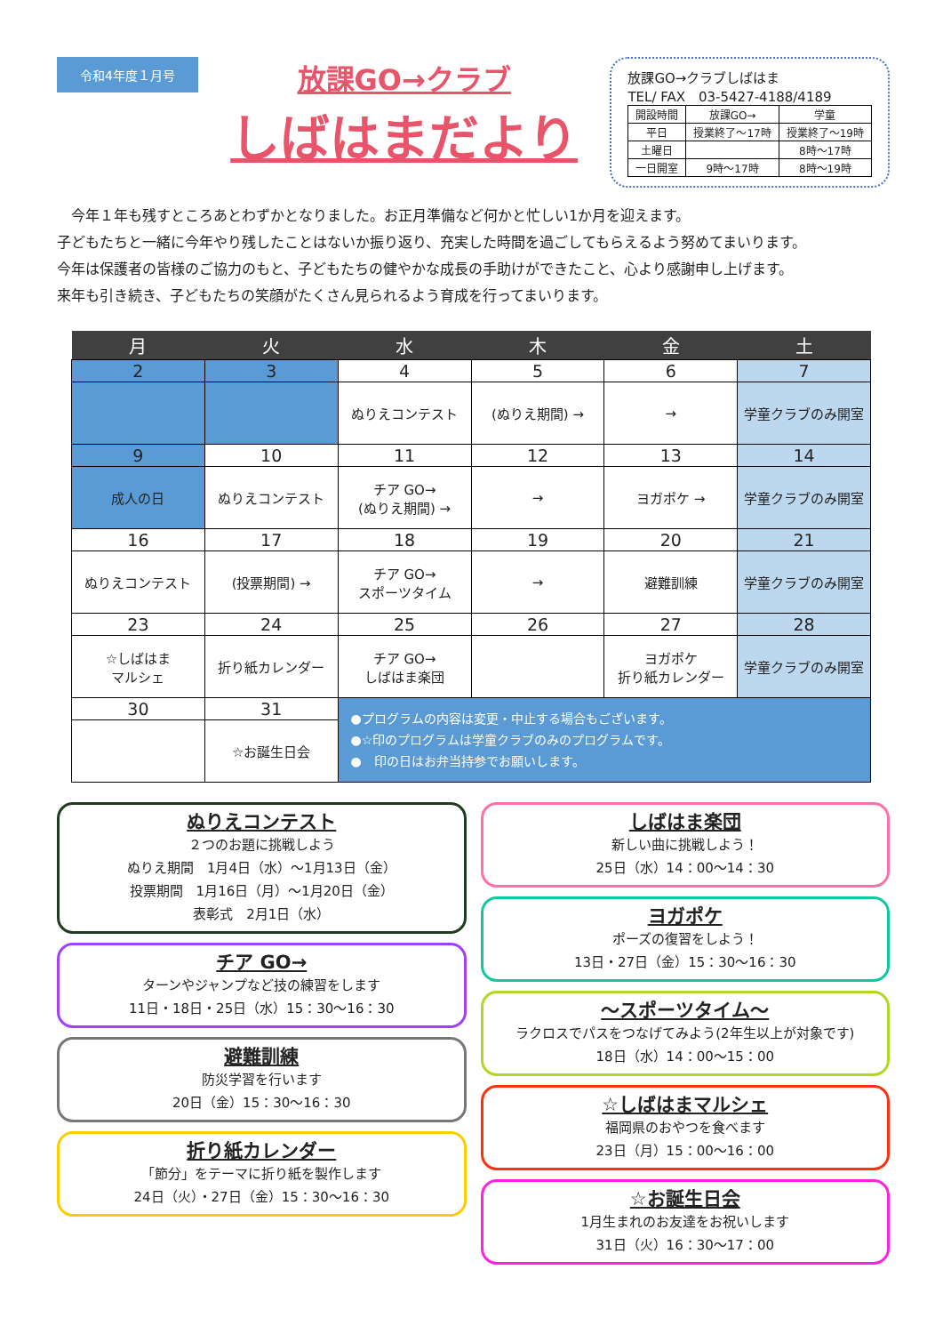令和4年度１月号
放課GO→クラブ
しばはまだより
放課GO→クラブしばはま
TEL/ FAX　03-5427-4188/4189
| 開設時間 | 放課GO→ | 学童 |
| 平日 | 授業終了～17時 | 授業終了～19時 |
| 土曜日 | | 8時～17時 |
| 一日開室 | 9時～17時 | 8時～19時 |
　今年１年も残すところあとわずかとなりました。お正月準備など何かと忙しい1か月を迎えます。
子どもたちと一緒に今年やり残したことはないか振り返り、充実した時間を過ごしてもらえるよう努めてまいります。
今年は保護者の皆様のご協力のもと、子どもたちの健やかな成長の手助けができたこと、心より感謝申し上げます。
来年も引き続き、子どもたちの笑顔がたくさん見られるよう育成を行ってまいります。
| 月 | 火 | 水 | 木 | 金 | 土 |
| --- | --- | --- | --- | --- | --- |
| 2 | 3 | 4 | 5 | 6 | 7 |
| | | ぬりえコンテスト | (ぬりえ期間) → | → | 学童クラブのみ開室 |
| 9 | 10 | 11 | 12 | 13 | 14 |
| 成人の日 | ぬりえコンテスト | チア GO→ (ぬりえ期間) → | → | ヨガポケ → | 学童クラブのみ開室 |
| 16 | 17 | 18 | 19 | 20 | 21 |
| ぬりえコンテスト | (投票期間) → | チア GO→ スポーツタイム | → | 避難訓練 | 学童クラブのみ開室 |
| 23 | 24 | 25 | 26 | 27 | 28 |
| ☆しばはま マルシェ | 折り紙カレンダー | チア GO→ しばはま楽団 | | ヨガポケ 折り紙カレンダー | 学童クラブのみ開室 |
| 30 | 31 | ●プログラムの内容は変更・中止する場合もございます。 ●☆印のプログラムは学童クラブのみのプログラムです。 ● 印の日はお弁当持参でお願いします。 | | | |
| | ☆お誕生日会 | | | | |
ぬりえコンテスト
２つのお題に挑戦しよう
ぬりえ期間　1月4日（水）～1月13日（金）
投票期間　1月16日（月）～1月20日（金）
表彰式　2月1日（水）
チア GO→
ターンやジャンプなど技の練習をします
11日・18日・25日（水）15：30～16：30
避難訓練
防災学習を行います
20日（金）15：30～16：30
折り紙カレンダー
「節分」をテーマに折り紙を製作します
24日（火）・27日（金）15：30～16：30
しばはま楽団
新しい曲に挑戦しよう！
25日（水）14：00～14：30
ヨガポケ
ポーズの復習をしよう！
13日・27日（金）15：30～16：30
～スポーツタイム～
ラクロスでパスをつなげてみよう(2年生以上が対象です)
18日（水）14：00～15：00
☆しばはまマルシェ
福岡県のおやつを食べます
23日（月）15：00～16：00
☆お誕生日会
1月生まれのお友達をお祝いします
31日（火）16：30～17：00